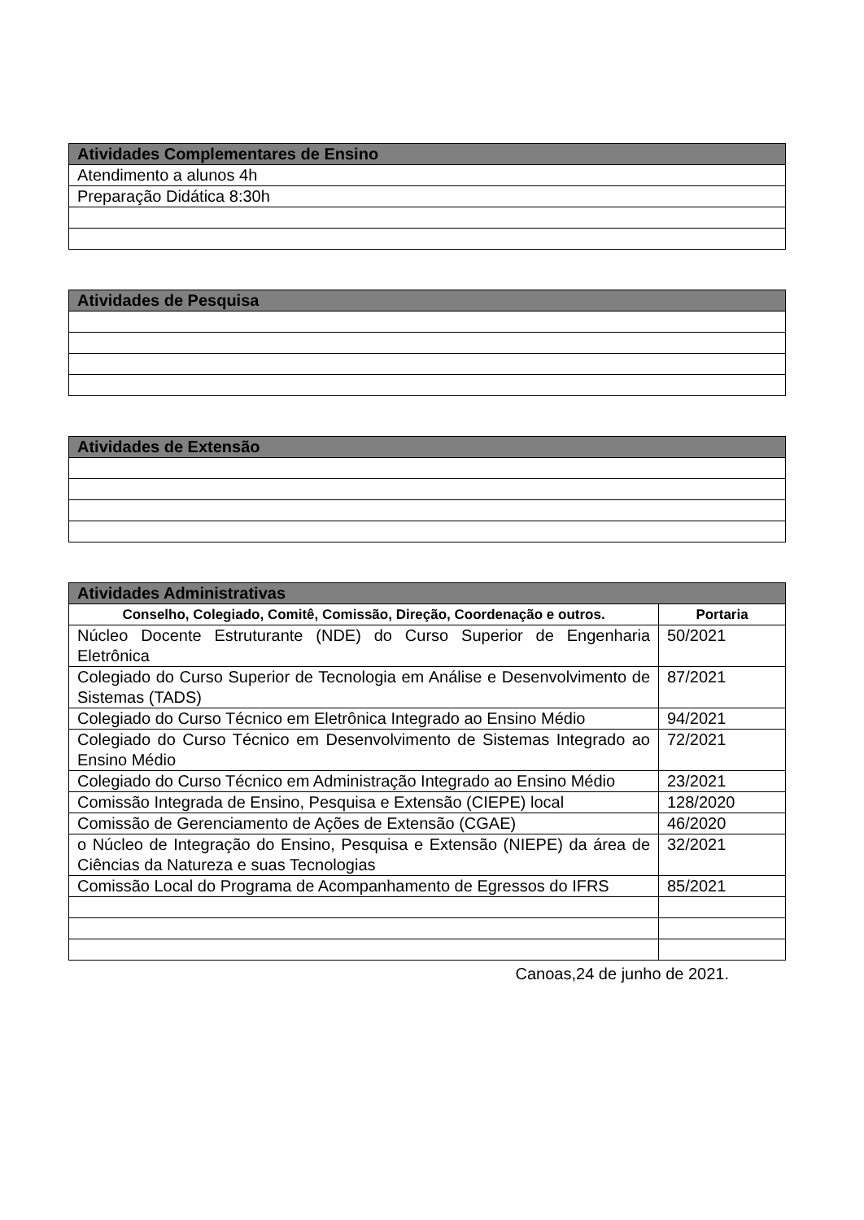| Atividades Complementares de Ensino |
| --- |
| Atendimento a alunos 4h |
| Preparação Didática 8:30h |
| Atividades de Pesquisa |
| --- |
| Atividades de Extensão |
| --- |
| Atividades Administrativas | |
| --- | --- |
| Conselho, Colegiado, Comitê, Comissão, Direção, Coordenação e outros. | Portaria |
| Núcleo Docente Estruturante (NDE) do Curso Superior de Engenharia Eletrônica | 50/2021 |
| Colegiado do Curso Superior de Tecnologia em Análise e Desenvolvimento de Sistemas (TADS) | 87/2021 |
| Colegiado do Curso Técnico em Eletrônica Integrado ao Ensino Médio | 94/2021 |
| Colegiado do Curso Técnico em Desenvolvimento de Sistemas Integrado ao Ensino Médio | 72/2021 |
| Colegiado do Curso Técnico em Administração Integrado ao Ensino Médio | 23/2021 |
| Comissão Integrada de Ensino, Pesquisa e Extensão (CIEPE) local | 128/2020 |
| Comissão de Gerenciamento de Ações de Extensão (CGAE) | 46/2020 |
| o Núcleo de Integração do Ensino, Pesquisa e Extensão (NIEPE) da área de Ciências da Natureza e suas Tecnologias | 32/2021 |
| Comissão Local do Programa de Acompanhamento de Egressos do IFRS | 85/2021 |
Canoas,24 de junho de 2021.